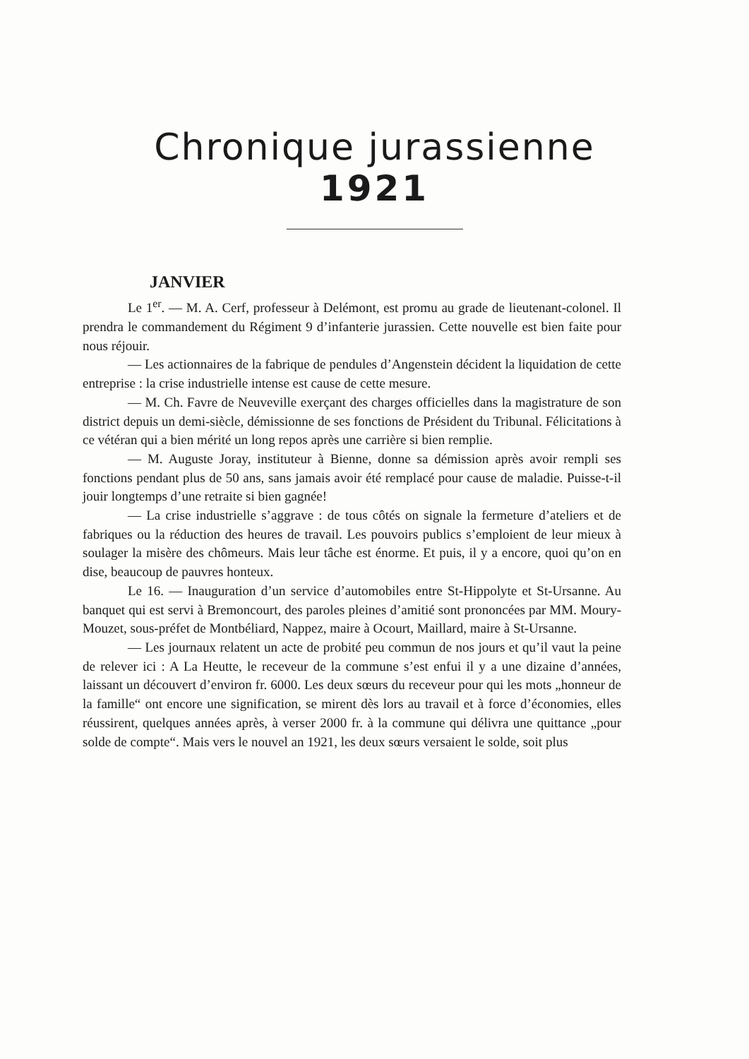Chronique jurassienne
1921
JANVIER
Le 1<sup>er</sup>. — M. A. Cerf, professeur à Delémont, est promu au grade de lieutenant-colonel. Il prendra le commandement du Régiment 9 d’infanterie jurassien. Cette nouvelle est bien faite pour nous réjouir.
— Les actionnaires de la fabrique de pendules d’Angenstein décident la liquidation de cette entreprise : la crise industrielle intense est cause de cette mesure.
— M. Ch. Favre de Neuveville exerçant des charges officielles dans la magistrature de son district depuis un demi-siècle, démissionne de ses fonctions de Président du Tribunal. Félicitations à ce vétéran qui a bien mérité un long repos après une carrière si bien remplie.
— M. Auguste Joray, instituteur à Bienne, donne sa démission après avoir rempli ses fonctions pendant plus de 50 ans, sans jamais avoir été remplacé pour cause de maladie. Puisse-t-il jouir longtemps d’une retraite si bien gagnée!
— La crise industrielle s’aggrave : de tous côtés on signale la fermeture d’ateliers et de fabriques ou la réduction des heures de travail. Les pouvoirs publics s’emploient de leur mieux à soulager la misère des chômeurs. Mais leur tâche est énorme. Et puis, il y a encore, quoi qu’on en dise, beaucoup de pauvres honteux.
Le 16. — Inauguration d’un service d’automobiles entre St-Hippolyte et St-Ursanne. Au banquet qui est servi à Bremoncourt, des paroles pleines d’amitié sont prononcées par MM. Moury-Mouzet, sous-préfet de Montbéliard, Nappez, maire à Ocourt, Maillard, maire à St-Ursanne.
— Les journaux relatent un acte de probité peu commun de nos jours et qu’il vaut la peine de relever ici : A La Heutte, le receveur de la commune s’est enfui il y a une dizaine d’années, laissant un découvert d’environ fr. 6000. Les deux sœurs du receveur pour qui les mots „honneur de la famille“ ont encore une signification, se mirent dès lors au travail et à force d’économies, elles réussirent, quelques années après, à verser 2000 fr. à la commune qui délivra une quittance „pour solde de compte“. Mais vers le nouvel an 1921, les deux sœurs versaient le solde, soit plus